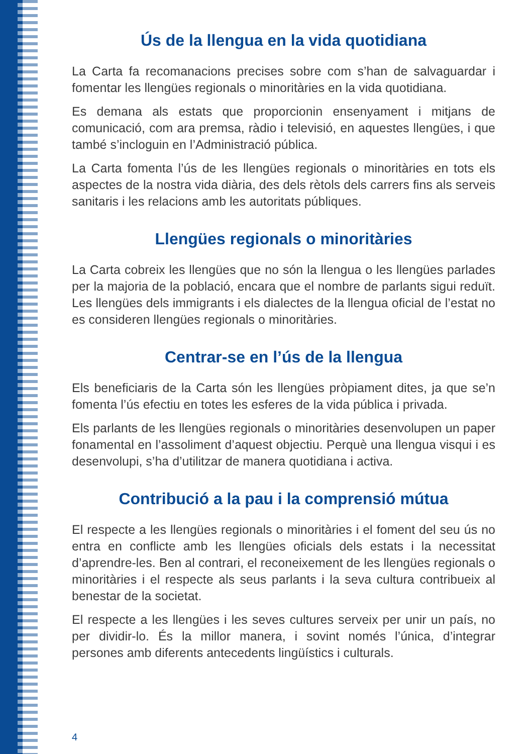Ús de la llengua en la vida quotidiana
La Carta fa recomanacions precises sobre com s’han de salvaguardar i fomentar les llengües regionals o minoritàries en la vida quotidiana.
Es demana als estats que proporcionin ensenyament i mitjans de comunicació, com ara premsa, ràdio i televisió, en aquestes llengües, i que també s’incloguin en l’Administració pública.
La Carta fomenta l’ús de les llengües regionals o minoritàries en tots els aspectes de la nostra vida diària, des dels rètols dels carrers fins als serveis sanitaris i les relacions amb les autoritats públiques.
Llengües regionals o minoritàries
La Carta cobreix les llengües que no són la llengua o les llengües parlades per la majoria de la població, encara que el nombre de parlants sigui reduït. Les llengües dels immigrants i els dialectes de la llengua oficial de l’estat no es consideren llengües regionals o minoritàries.
Centrar-se en l’ús de la llengua
Els beneficiaris de la Carta són les llengües pròpiament dites, ja que se’n fomenta l’ús efectiu en totes les esferes de la vida pública i privada.
Els parlants de les llengües regionals o minoritàries desenvolupen un paper fonamental en l’assoliment d’aquest objectiu. Perquè una llengua visqui i es desenvolupi, s’ha d’utilitzar de manera quotidiana i activa.
Contribució a la pau i la comprensió mútua
El respecte a les llengües regionals o minoritàries i el foment del seu ús no entra en conflicte amb les llengües oficials dels estats i la necessitat d’aprendre-les. Ben al contrari, el reconeixement de les llengües regionals o minoritàries i el respecte als seus parlants i la seva cultura contribueix al benestar de la societat.
El respecte a les llengües i les seves cultures serveix per unir un país, no per dividir-lo. És la millor manera, i sovint només l’única, d’integrar persones amb diferents antecedents lingüístics i culturals.
4